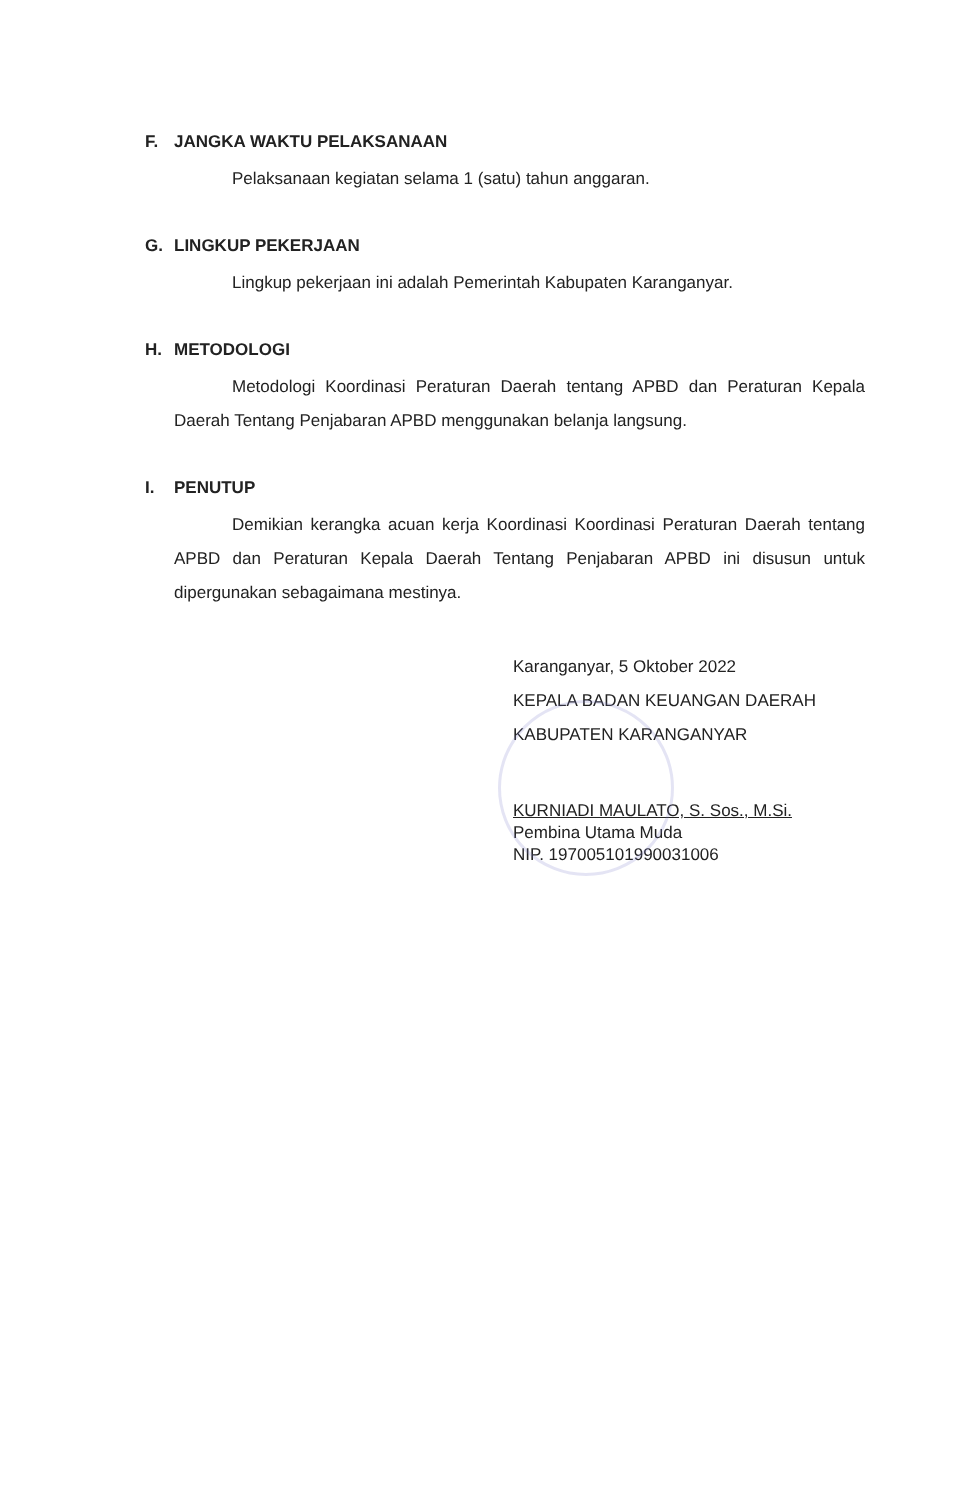F. JANGKA WAKTU PELAKSANAAN
Pelaksanaan kegiatan selama 1 (satu) tahun anggaran.
G. LINGKUP PEKERJAAN
Lingkup pekerjaan ini adalah Pemerintah Kabupaten Karanganyar.
H. METODOLOGI
Metodologi Koordinasi Peraturan Daerah tentang APBD dan Peraturan Kepala Daerah Tentang Penjabaran APBD menggunakan belanja langsung.
I. PENUTUP
Demikian kerangka acuan kerja Koordinasi Koordinasi Peraturan Daerah tentang APBD dan Peraturan Kepala Daerah Tentang Penjabaran APBD ini disusun untuk dipergunakan sebagaimana mestinya.
Karanganyar, 5 Oktober 2022
KEPALA BADAN KEUANGAN DAERAH
KABUPATEN KARANGANYAR
KURNIADI MAULATO, S. Sos., M.Si.
Pembina Utama Muda
NIP. 197005101990031006